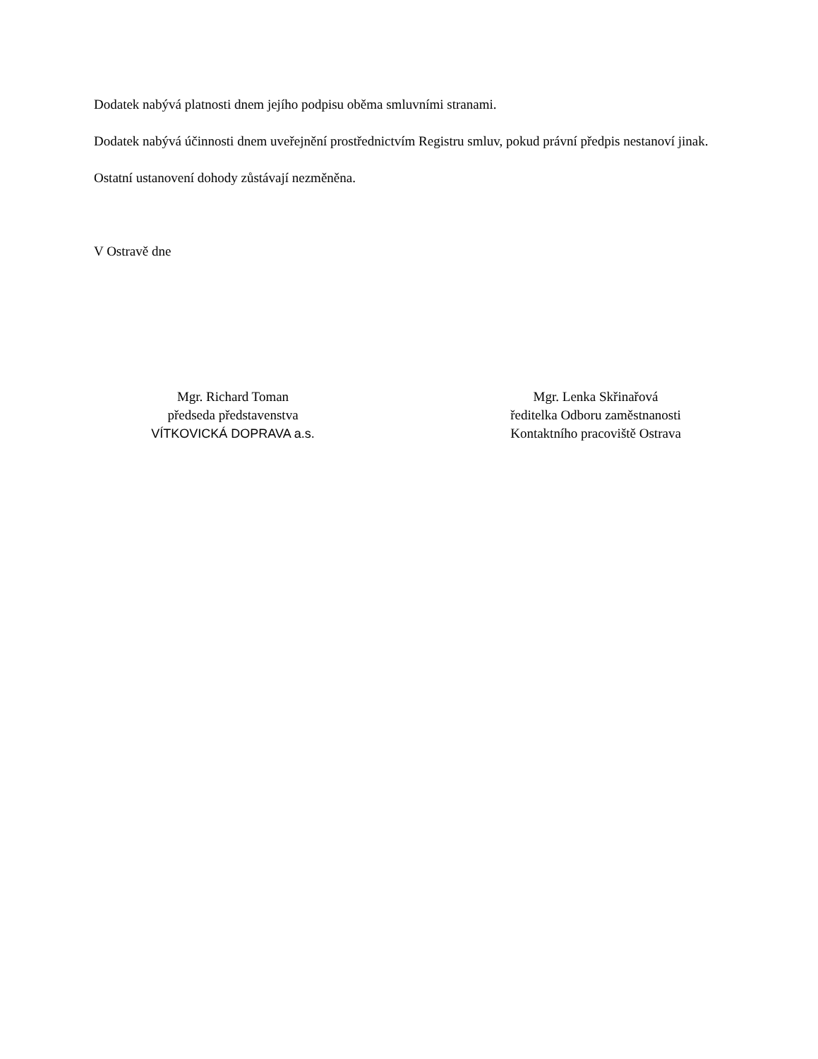Dodatek nabývá platnosti dnem jejího podpisu oběma smluvními stranami.
Dodatek nabývá účinnosti dnem uveřejnění prostřednictvím Registru smluv, pokud právní předpis nestanoví jinak.
Ostatní ustanovení dohody zůstávají nezměněna.
V Ostravě dne
Mgr. Richard Toman
předseda představenstva
VÍTKOVICKÁ DOPRAVA a.s.
Mgr. Lenka Skřinařová
ředitelka Odboru zaměstnanosti
Kontaktního pracoviště Ostrava